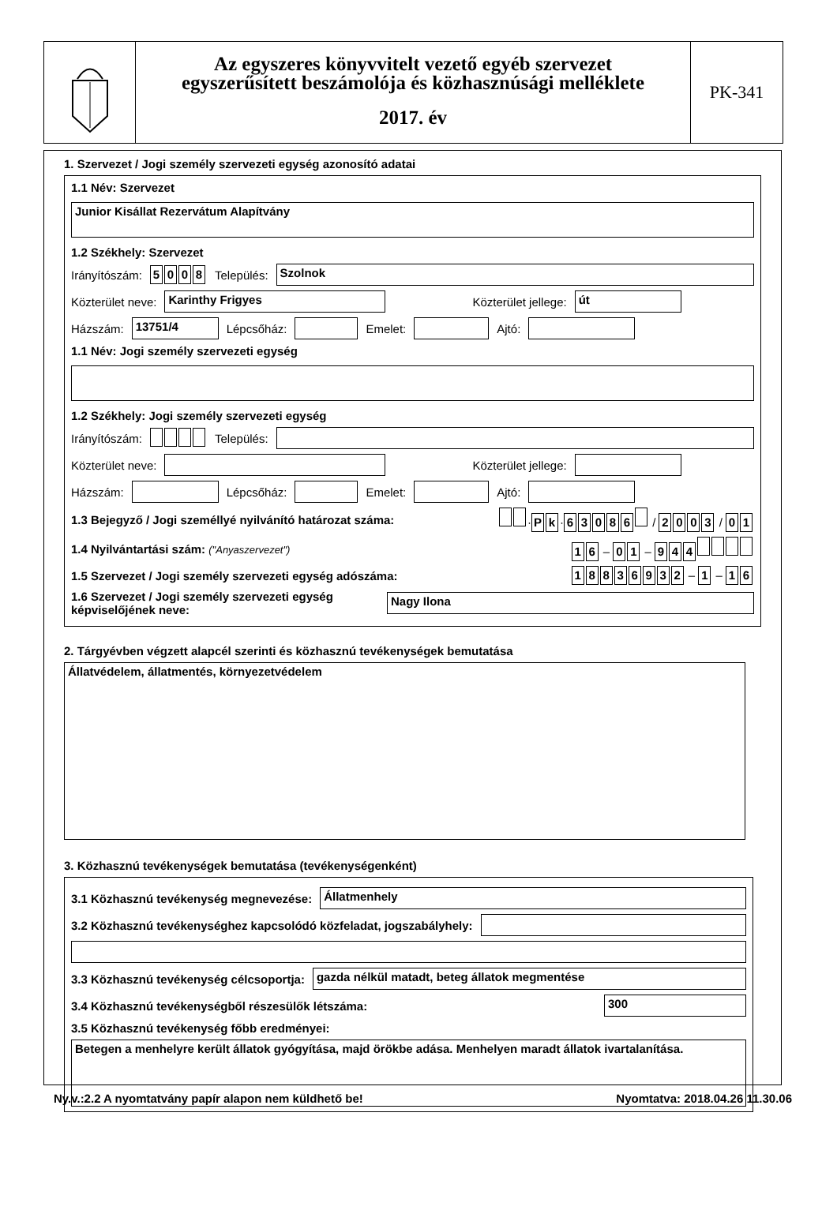Az egyszeres könyvvitelt vezető egyéb szervezet
egyszerűsített beszámolója és közhasznúsági melléklete
2017. év
PK-341
1. Szervezet / Jogi személy szervezeti egység azonosító adatai
1.1 Név: Szervezet
Junior Kisállat Rezervátum Alapítvány
1.2 Székhely: Szervezet
Irányítószám: 5008 Település:
Szolnok
Közterület neve:
Karinthy Frigyes
Közterület jellege:
út
Házszám:
13751/4
Lépcsőház:
Emelet:
Ajtó:
1.1 Név: Jogi személy szervezeti egység
1.2 Székhely: Jogi személy szervezeti egység
Irányítószám: Település:
Közterület neve:
Közterület jellege:
Házszám:
Lépcsőház:
Emelet:
Ajtó:
1.3 Bejegyző / Jogi személlyé nyilvánító határozat száma: · P k · 63086 / 2003 / 0 1
1.4 Nyilvántartási szám: ("Anyaszervezet") 1 6 – 0 1 – 944
1.5 Szervezet / Jogi személy szervezeti egység adószáma: 18836932 – 1 – 1 6
1.6 Szervezet / Jogi személy szervezeti egység képviselőjének neve:
Nagy Ilona
2. Tárgyévben végzett alapcél szerinti és közhasznú tevékenységek bemutatása
Állatvédelem, állatmentés, környezetvédelem
3. Közhasznú tevékenységek bemutatása (tevékenységenként)
3.1 Közhasznú tevékenység megnevezése:
Állatmenhely
3.2 Közhasznú tevékenységhez kapcsolódó közfeladat, jogszabályhely:
3.3 Közhasznú tevékenység célcsoportja:
gazda nélkül matadt, beteg állatok megmentése
3.4 Közhasznú tevékenységből részesülők létszáma:
300
3.5 Közhasznú tevékenység főbb eredményei:
Betegen a menhelyre került állatok gyógyítása, majd örökbe adása. Menhelyen maradt állatok ivartalanítása.
Ny.v.:2.2 A nyomtatvány papír alapon nem küldhető be! Nyomtatva: 2018.04.26 11.30.06